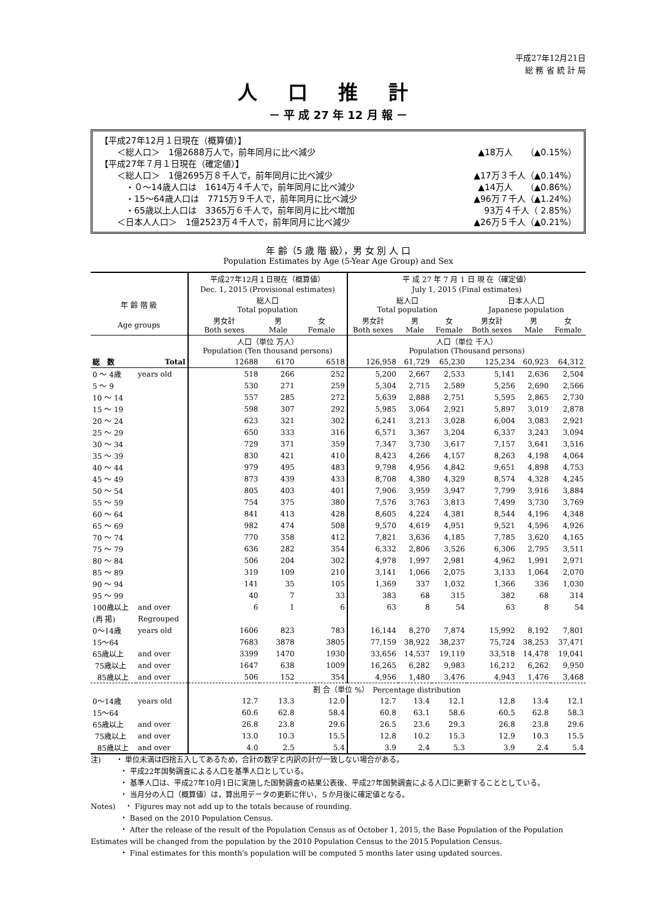平成27年12月21日
総 務 省 統 計 局
人口推計
－ 平 成 27 年 12 月 報 －
【平成27年12月１日現在（概算値）】
　　＜総人口＞　1億2688万人で，前年同月に比べ減少 ▲18万人　　（▲0.15%）
【平成27年７月１日現在（確定値）】
　　＜総人口＞　1億2695万８千人で，前年同月に比べ減少 ▲17万３千人（▲0.14%）
　　　・０～14歳人口は　1614万４千人で，前年同月に比べ減少 ▲14万人　　（▲0.86%）
　　　・15～64歳人口は　7715万９千人で，前年同月に比べ減少 ▲96万７千人（▲1.24%）
　　　・65歳以上人口は　3365万６千人で，前年同月に比べ増加 93万４千人（ 2.85%）
　　＜日本人人口＞　1億2523万４千人で，前年同月に比べ減少 ▲26万５千人（▲0.21%）
年 齢（5 歳 階 級），男 女 別 人 口
Population Estimates by Age (5-Year Age Group) and Sex
| | | 平成27年12月１日現在（概算値） | | | 平 成 27 年 7 月 1 日 現 在（確定値） | | | | | |
| --- | --- | --- | --- | --- | --- | --- | --- | --- | --- | --- |
| | | Dec. 1, 2015 (Provisional estimates) | | | July 1, 2015 (Final estimates) | | | | | |
| 年 齢 階 級 | | 総人口 Total population | | | 総人口 Total population | | | 日本人人口 Japanese population | | |
| Age groups | | 男女計 Both sexes | 男 Male | 女 Female | 男女計 Both sexes | 男 Male | 女 Female | 男女計 Both sexes | 男 Male | 女 Female |
| | | 人口（単位 万人） Population (Ten thousand persons) | | | 人口（単位 千人） Population (Thousand persons) | | | | | |
| 総 数 | Total | 12688 | 6170 | 6518 | 126,958 | 61,729 | 65,230 | 125,234 | 60,923 | 64,312 |
| 0 ～ 4歳 | years old | 518 | 266 | 252 | 5,200 | 2,667 | 2,533 | 5,141 | 2,636 | 2,504 |
| 5 ～ 9 | | 530 | 271 | 259 | 5,304 | 2,715 | 2,589 | 5,256 | 2,690 | 2,566 |
| 10 ～ 14 | | 557 | 285 | 272 | 5,639 | 2,888 | 2,751 | 5,595 | 2,865 | 2,730 |
| 15 ～ 19 | | 598 | 307 | 292 | 5,985 | 3,064 | 2,921 | 5,897 | 3,019 | 2,878 |
| 20 ～ 24 | | 623 | 321 | 302 | 6,241 | 3,213 | 3,028 | 6,004 | 3,083 | 2,921 |
| 25 ～ 29 | | 650 | 333 | 316 | 6,571 | 3,367 | 3,204 | 6,337 | 3,243 | 3,094 |
| 30 ～ 34 | | 729 | 371 | 359 | 7,347 | 3,730 | 3,617 | 7,157 | 3,641 | 3,516 |
| 35 ～ 39 | | 830 | 421 | 410 | 8,423 | 4,266 | 4,157 | 8,263 | 4,198 | 4,064 |
| 40 ～ 44 | | 979 | 495 | 483 | 9,798 | 4,956 | 4,842 | 9,651 | 4,898 | 4,753 |
| 45 ～ 49 | | 873 | 439 | 433 | 8,708 | 4,380 | 4,329 | 8,574 | 4,328 | 4,245 |
| 50 ～ 54 | | 805 | 403 | 401 | 7,906 | 3,959 | 3,947 | 7,799 | 3,916 | 3,884 |
| 55 ～ 59 | | 754 | 375 | 380 | 7,576 | 3,763 | 3,813 | 7,499 | 3,730 | 3,769 |
| 60 ～ 64 | | 841 | 413 | 428 | 8,605 | 4,224 | 4,381 | 8,544 | 4,196 | 4,348 |
| 65 ～ 69 | | 982 | 474 | 508 | 9,570 | 4,619 | 4,951 | 9,521 | 4,596 | 4,926 |
| 70 ～ 74 | | 770 | 358 | 412 | 7,821 | 3,636 | 4,185 | 7,785 | 3,620 | 4,165 |
| 75 ～ 79 | | 636 | 282 | 354 | 6,332 | 2,806 | 3,526 | 6,306 | 2,795 | 3,511 |
| 80 ～ 84 | | 506 | 204 | 302 | 4,978 | 1,997 | 2,981 | 4,962 | 1,991 | 2,971 |
| 85 ～ 89 | | 319 | 109 | 210 | 3,141 | 1,066 | 2,075 | 3,133 | 1,064 | 2,070 |
| 90 ～ 94 | | 141 | 35 | 105 | 1,369 | 337 | 1,032 | 1,366 | 336 | 1,030 |
| 95 ～ 99 | | 40 | 7 | 33 | 383 | 68 | 315 | 382 | 68 | 314 |
| 100歳以上 | and over | 6 | 1 | 6 | 63 | 8 | 54 | 63 | 8 | 54 |
| (再 掲) | Regrouped | | | | | | | | | |
| 0～14歳 | years old | 1606 | 823 | 783 | 16,144 | 8,270 | 7,874 | 15,992 | 8,192 | 7,801 |
| 15～64 | | 7683 | 3878 | 3805 | 77,159 | 38,922 | 38,237 | 75,724 | 38,253 | 37,471 |
| 65歳以上 | and over | 3399 | 1470 | 1930 | 33,656 | 14,537 | 19,119 | 33,518 | 14,478 | 19,041 |
| 75歳以上 | and over | 1647 | 638 | 1009 | 16,265 | 6,282 | 9,983 | 16,212 | 6,262 | 9,950 |
| 85歳以上 | and over | 506 | 152 | 354 | 4,956 | 1,480 | 3,476 | 4,943 | 1,476 | 3,468 |
| | | 割 合（単位 %） Percentage distribution | | | | | | | | |
| 0～14歳 | years old | 12.7 | 13.3 | 12.0 | 12.7 | 13.4 | 12.1 | 12.8 | 13.4 | 12.1 |
| 15～64 | | 60.6 | 62.8 | 58.4 | 60.8 | 63.1 | 58.6 | 60.5 | 62.8 | 58.3 |
| 65歳以上 | and over | 26.8 | 23.8 | 29.6 | 26.5 | 23.6 | 29.3 | 26.8 | 23.8 | 29.6 |
| 75歳以上 | and over | 13.0 | 10.3 | 15.5 | 12.8 | 10.2 | 15.3 | 12.9 | 10.3 | 15.5 |
| 85歳以上 | and over | 4.0 | 2.5 | 5.4 | 3.9 | 2.4 | 5.3 | 3.9 | 2.4 | 5.4 |
注)　　・ 単位未満は四捨五入してあるため，合計の数字と内訳の計が一致しない場合がある。
　　　　・ 平成22年国勢調査による人口を基準人口としている。
　　　　・ 基準人口は、平成27年10月1日に実施した国勢調査の結果公表後、平成27年国勢調査による人口に更新することとしている。
　　　　・ 当月分の人口（概算値）は，算出用データの更新に伴い，５か月後に確定値となる。
Notes)　 ・ Figures may not add up to the totals because of rounding.
　　　　・ Based on the 2010 Population Census.
　　　　・ After the release of the result of the Population Census as of October 1, 2015, the Base Population of the Population Estimates will be changed from the population by the 2010 Population Census to the 2015 Population Census.
　　　　・ Final estimates for this month's population will be computed 5 months later using updated sources.